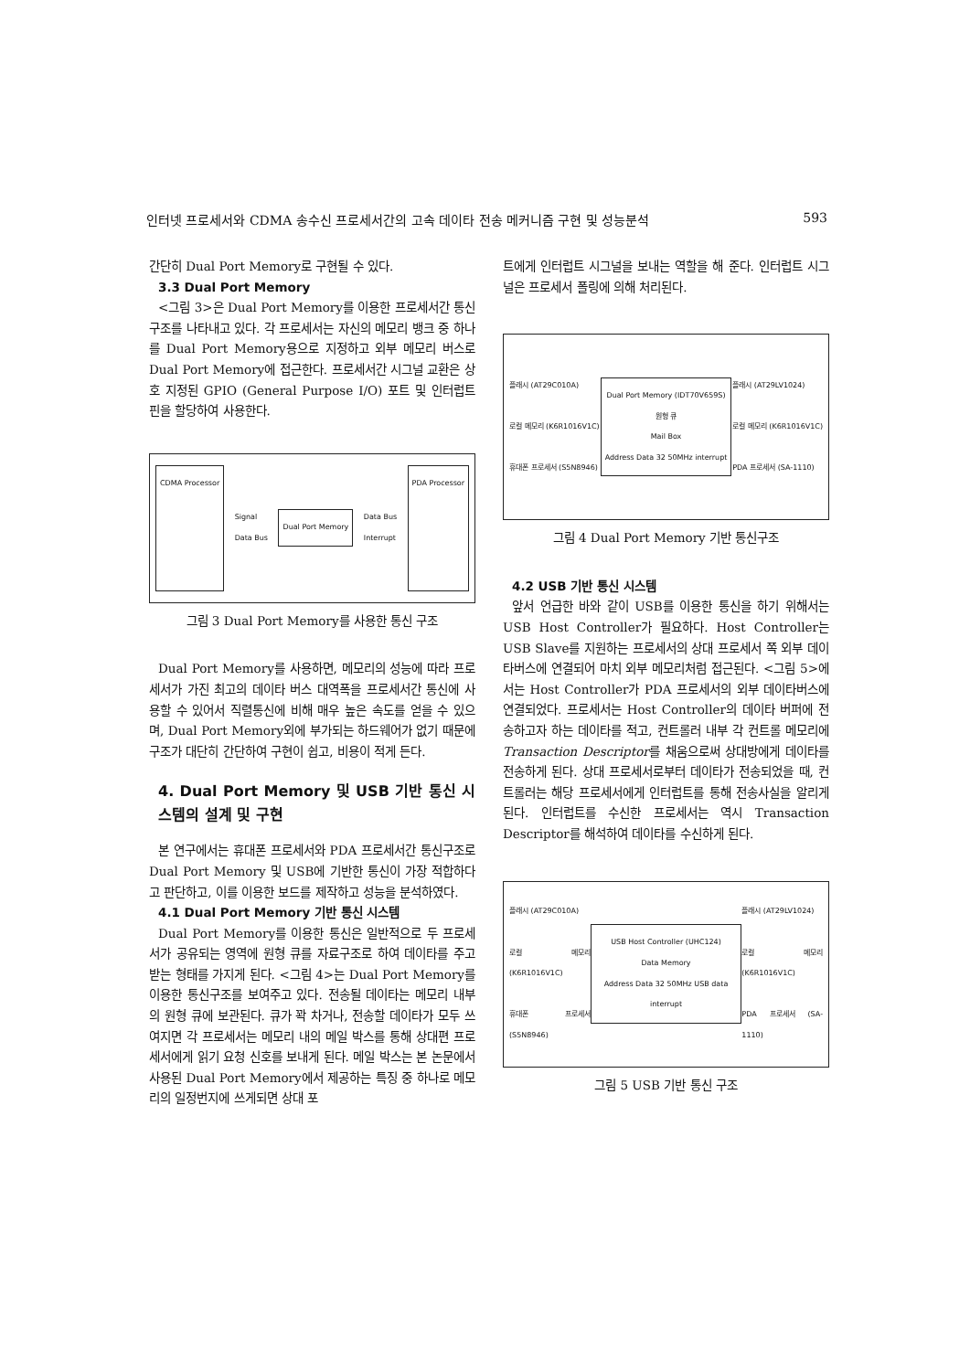인터넷 프로세서와 CDMA 송수신 프로세서간의 고속 데이타 전송 메커니즘 구현 및 성능분석 593
간단히 Dual Port Memory로 구현될 수 있다.
3.3 Dual Port Memory
<그림 3>은 Dual Port Memory를 이용한 프로세서간 통신구조를 나타내고 있다. 각 프로세서는 자신의 메모리 뱅크 중 하나를 Dual Port Memory용으로 지정하고 외부 메모리 버스로 Dual Port Memory에 접근한다. 프로세서간 시그널 교환은 상호 지정된 GPIO (General Purpose I/O) 포트 및 인터럽트 핀을 할당하여 사용한다.
CDMA Processor
Signal
Data Bus
Dual Port Memory
Data Bus
Interrupt
PDA Processor
그림 3 Dual Port Memory를 사용한 통신 구조
Dual Port Memory를 사용하면, 메모리의 성능에 따라 프로세서가 가진 최고의 데이타 버스 대역폭을 프로세서간 통신에 사용할 수 있어서 직렬통신에 비해 매우 높은 속도를 얻을 수 있으며, Dual Port Memory외에 부가되는 하드웨어가 없기 때문에 구조가 대단히 간단하여 구현이 쉽고, 비용이 적게 든다.
4. Dual Port Memory 및 USB 기반 통신 시스템의 설계 및 구현
본 연구에서는 휴대폰 프로세서와 PDA 프로세서간 통신구조로 Dual Port Memory 및 USB에 기반한 통신이 가장 적합하다고 판단하고, 이를 이용한 보드를 제작하고 성능을 분석하였다.
4.1 Dual Port Memory 기반 통신 시스템
Dual Port Memory를 이용한 통신은 일반적으로 두 프로세서가 공유되는 영역에 원형 큐를 자료구조로 하여 데이타를 주고받는 형태를 가지게 된다. <그림 4>는 Dual Port Memory를 이용한 통신구조를 보여주고 있다. 전송될 데이타는 메모리 내부의 원형 큐에 보관된다. 큐가 꽉 차거나, 전송할 데이타가 모두 쓰여지면 각 프로세서는 메모리 내의 메일 박스를 통해 상대편 프로세서에게 읽기 요청 신호를 보내게 된다. 메일 박스는 본 논문에서 사용된 Dual Port Memory에서 제공하는 특징 중 하나로 메모리의 일정번지에 쓰게되면 상대 포
트에게 인터럽트 시그널을 보내는 역할을 해 준다. 인터럽트 시그널은 프로세서 폴링에 의해 처리된다.
플래시 (AT29C010A)
로컬 메모리 (K6R1016V1C)
휴대폰 프로세서 (S5N8946)
Dual Port Memory (IDT70V659S)
원형 큐
Mail Box
Address Data 32 50MHz interrupt
플래시 (AT29LV1024)
로컬 메모리 (K6R1016V1C)
PDA 프로세서 (SA-1110)
그림 4 Dual Port Memory 기반 통신구조
4.2 USB 기반 통신 시스템
앞서 언급한 바와 같이 USB를 이용한 통신을 하기 위해서는 USB Host Controller가 필요하다. Host Controller는 USB Slave를 지원하는 프로세서의 상대 프로세서 쪽 외부 데이타버스에 연결되어 마치 외부 메모리처럼 접근된다. <그림 5>에서는 Host Controller가 PDA 프로세서의 외부 데이타버스에 연결되었다. 프로세서는 Host Controller의 데이타 버퍼에 전송하고자 하는 데이타를 적고, 컨트롤러 내부 각 컨트롤 메모리에 Transaction Descriptor를 채움으로써 상대방에게 데이타를 전송하게 된다. 상대 프로세서로부터 데이타가 전송되었을 때, 컨트롤러는 해당 프로세서에게 인터럽트를 통해 전송사실을 알리게 된다. 인터럽트를 수신한 프로세서는 역시 Transaction Descriptor를 해석하여 데이타를 수신하게 된다.
플래시 (AT29C010A)
로컬 메모리 (K6R1016V1C)
휴대폰 프로세서 (S5N8946)
USB Host Controller (UHC124)
Data Memory
Address Data 32 50MHz USB data interrupt
플래시 (AT29LV1024)
로컬 메모리 (K6R1016V1C)
PDA 프로세서 (SA-1110)
그림 5 USB 기반 통신 구조